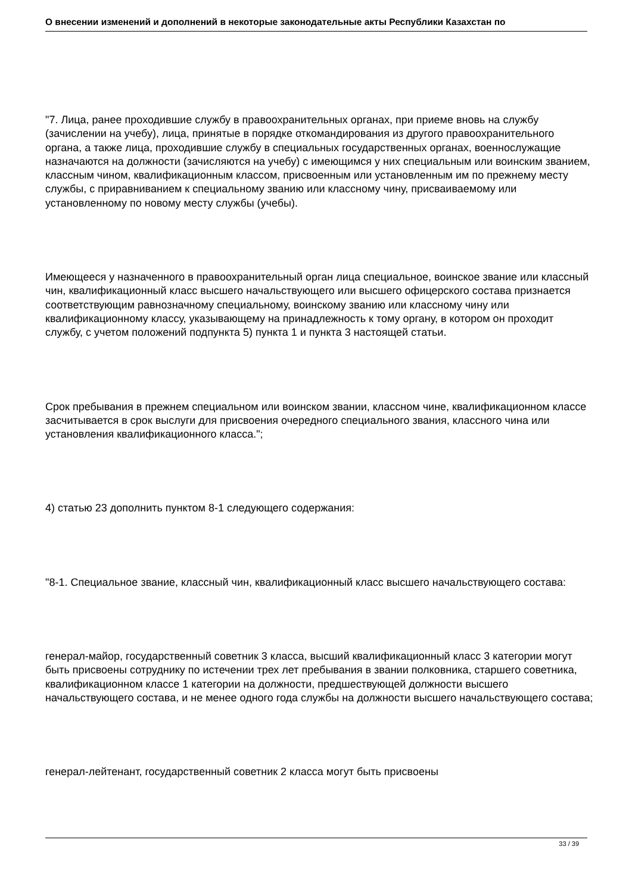О внесении изменений и дополнений в некоторые законодательные акты Республики Казахстан по
"7. Лица, ранее проходившие службу в правоохранительных органах, при приеме вновь на службу (зачислении на учебу), лица, принятые в порядке откомандирования из другого правоохранительного органа, а также лица, проходившие службу в специальных государственных органах, военнослужащие назначаются на должности (зачисляются на учебу) с имеющимся у них специальным или воинским званием, классным чином, квалификационным классом, присвоенным или установленным им по прежнему месту службы, с приравниванием к специальному званию или классному чину, присваиваемому или установленному по новому месту службы (учебы).
Имеющееся у назначенного в правоохранительный орган лица специальное, воинское звание или классный чин, квалификационный класс высшего начальствующего или высшего офицерского состава признается соответствующим равнозначному специальному, воинскому званию или классному чину или квалификационному классу, указывающему на принадлежность к тому органу, в котором он проходит службу, с учетом положений подпункта 5) пункта 1 и пункта 3 настоящей статьи.
Срок пребывания в прежнем специальном или воинском звании, классном чине, квалификационном классе засчитывается в срок выслуги для присвоения очередного специального звания, классного чина или установления квалификационного класса.";
4) статью 23 дополнить пунктом 8-1 следующего содержания:
"8-1. Специальное звание, классный чин, квалификационный класс высшего начальствующего состава:
генерал-майор, государственный советник 3 класса, высший квалификационный класс 3 категории могут быть присвоены сотруднику по истечении трех лет пребывания в звании полковника, старшего советника, квалификационном классе 1 категории на должности, предшествующей должности высшего начальствующего состава, и не менее одного года службы на должности высшего начальствующего состава;
генерал-лейтенант, государственный советник 2 класса могут быть присвоены
33 / 39